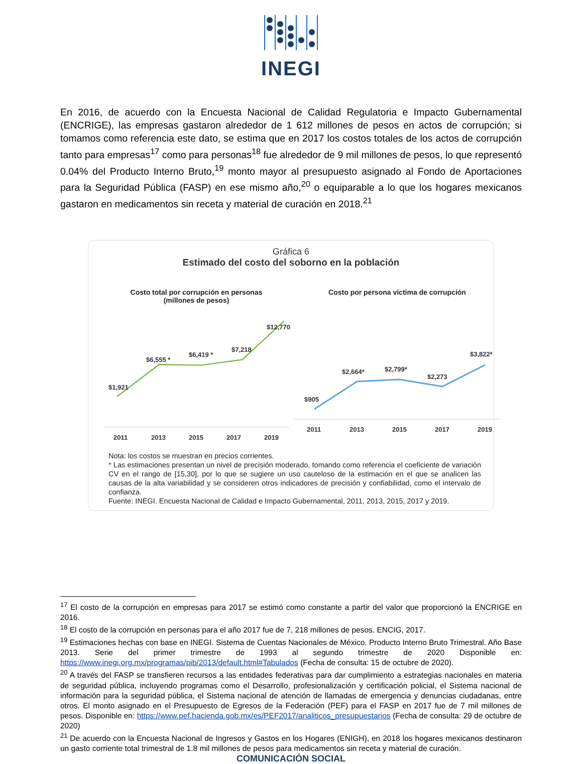INEGI
En 2016, de acuerdo con la Encuesta Nacional de Calidad Regulatoria e Impacto Gubernamental (ENCRIGE), las empresas gastaron alrededor de 1 612 millones de pesos en actos de corrupción; si tomamos como referencia este dato, se estima que en 2017 los costos totales de los actos de corrupción tanto para empresas<sup>17</sup> como para personas<sup>18</sup> fue alrededor de 9 mil millones de pesos, lo que representó 0.04% del Producto Interno Bruto,<sup>19</sup> monto mayor al presupuesto asignado al Fondo de Aportaciones para la Seguridad Pública (FASP) en ese mismo año,<sup>20</sup> o equiparable a lo que los hogares mexicanos gastaron en medicamentos sin receta y material de curación en 2018.<sup>21</sup>
Gráfica 6
Estimado del costo del soborno en la población
Costo total por corrupción en personas
(millones de pesos)
$1,921
$6,555 *
$6,419 *
$7,218
$12,770 *
2011
2013
2015
2017
2019
Costo por persona víctima de corrupción
$905
$2,664*
$2,799*
$2,273
$3,822*
2011
2013
2015
2017
2019
Nota: los costos se muestran en precios corrientes.
* Las estimaciones presentan un nivel de precisión moderado, tomando como referencia el coeficiente de variación CV en el rango de [15,30], por lo que se sugiere un uso cauteloso de la estimación en el que se analicen las causas de la alta variabilidad y se consideren otros indicadores de precisión y confiabilidad, como el intervalo de confianza.
Fuente: INEGI. Encuesta Nacional de Calidad e Impacto Gubernamental, 2011, 2013, 2015, 2017 y 2019.
<sup>17</sup> El costo de la corrupción en empresas para 2017 se estimó como constante a partir del valor que proporcionó la ENCRIGE en 2016.
<sup>18</sup> El costo de la corrupción en personas para el año 2017 fue de 7, 218 millones de pesos. ENCIG, 2017.
<sup>19</sup> Estimaciones hechas con base en INEGI. Sistema de Cuentas Nacionales de México. Producto Interno Bruto Trimestral. Año Base 2013. Serie del primer trimestre de 1993 al segundo trimestre de 2020 Disponible en: https://www.inegi.org.mx/programas/pib/2013/default.html#Tabulados (Fecha de consulta: 15 de octubre de 2020).
<sup>20</sup> A través del FASP se transfieren recursos a las entidades federativas para dar cumplimiento a estrategias nacionales en materia de seguridad pública, incluyendo programas como el Desarrollo, profesionalización y certificación policial, el Sistema nacional de información para la seguridad pública, el Sistema nacional de atención de llamadas de emergencia y denuncias ciudadanas, entre otros. El monto asignado en el Presupuesto de Egresos de la Federación (PEF) para el FASP en 2017 fue de 7 mil millones de pesos. Disponible en: https://www.pef.hacienda.gob.mx/es/PEF2017/analiticos_presupuestarios (Fecha de consulta: 29 de octubre de 2020)
<sup>21</sup> De acuerdo con la Encuesta Nacional de Ingresos y Gastos en los Hogares (ENIGH), en 2018 los hogares mexicanos destinaron un gasto corriente total trimestral de 1.8 mil millones de pesos para medicamentos sin receta y material de curación.
COMUNICACIÓN SOCIAL